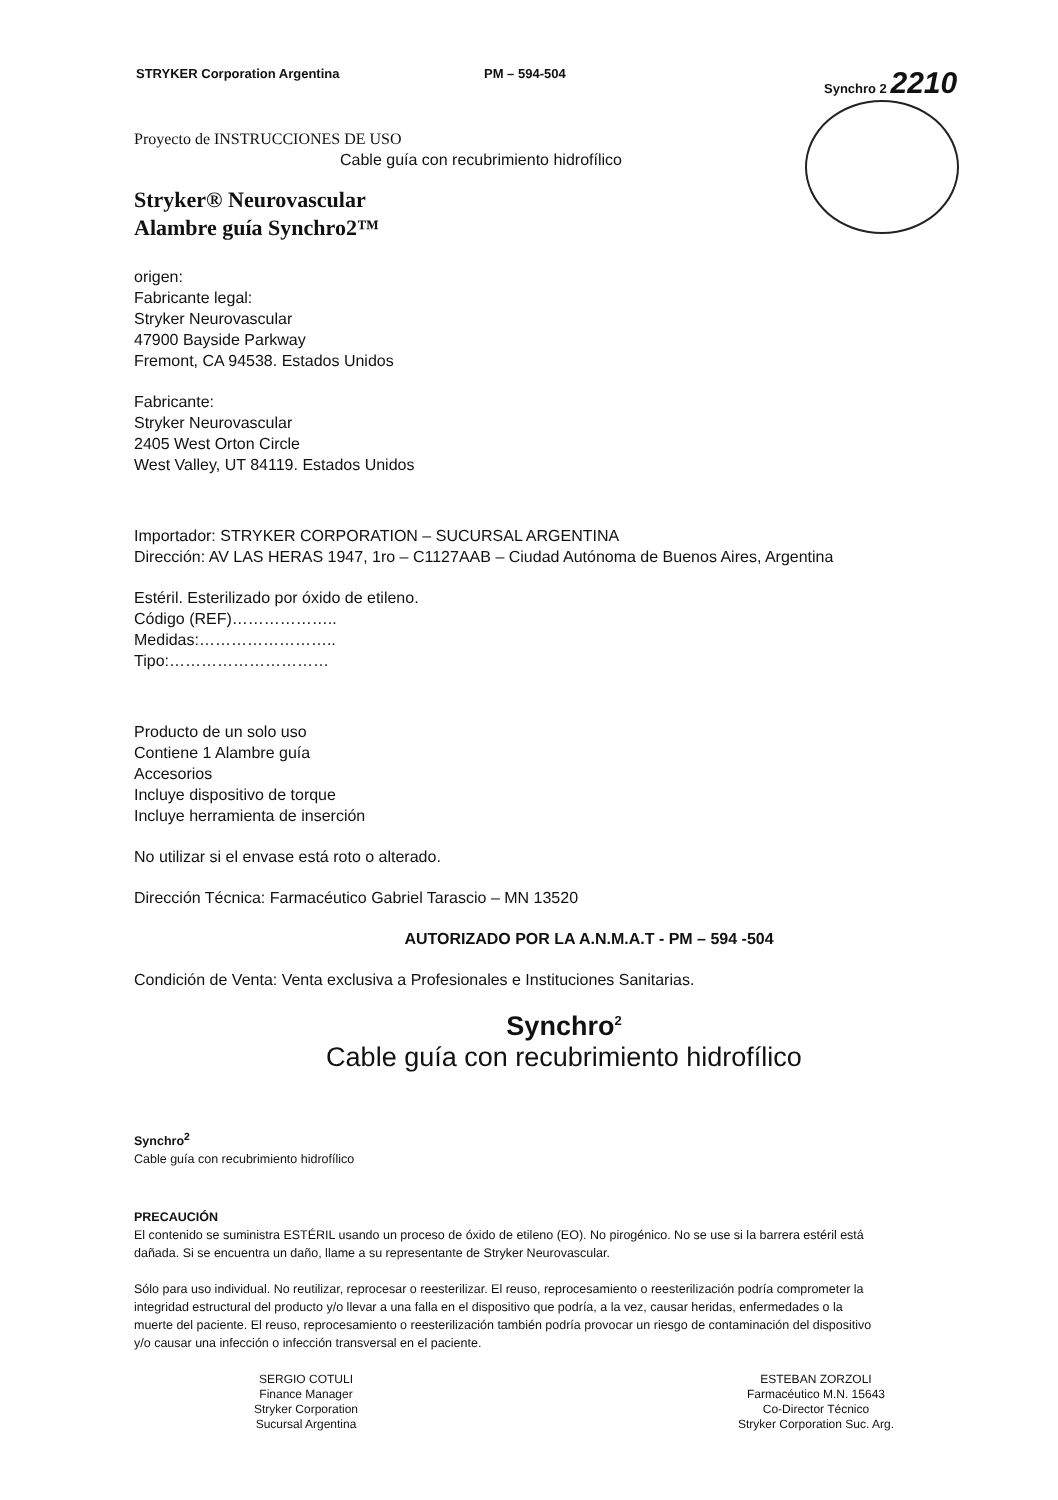STRYKER Corporation Argentina PM – 594-504 Synchro 2 2210
Proyecto de INSTRUCCIONES DE USO
Cable guía con recubrimiento hidrofílico
Stryker® Neurovascular
Alambre guía Synchro2™
origen:
Fabricante legal:
Stryker Neurovascular
47900 Bayside Parkway
Fremont, CA 94538. Estados Unidos
Fabricante:
Stryker Neurovascular
2405 West Orton Circle
West Valley, UT 84119. Estados Unidos
Importador: STRYKER CORPORATION – SUCURSAL ARGENTINA
Dirección: AV LAS HERAS 1947, 1ro – C1127AAB – Ciudad Autónoma de Buenos Aires, Argentina
Estéril. Esterilizado por óxido de etileno.
Código (REF)………………..
Medidas:……………………..
Tipo:…………………………
Producto de un solo uso
Contiene 1 Alambre guía
Accesorios
Incluye dispositivo de torque
Incluye herramienta de inserción
No utilizar si el envase está roto o alterado.
Dirección Técnica: Farmacéutico Gabriel Tarascio – MN 13520
AUTORIZADO POR LA A.N.M.A.T - PM – 594 -504
Condición de Venta: Venta exclusiva a Profesionales e Instituciones Sanitarias.
Synchro<sup>2</sup>
Cable guía con recubrimiento hidrofílico
Synchro<sup>2</sup>
Cable guía con recubrimiento hidrofílico
PRECAUCIÓN
El contenido se suministra ESTÉRIL usando un proceso de óxido de etileno (EO). No pirogénico. No se use si la barrera estéril está dañada. Si se encuentra un daño, llame a su representante de Stryker Neurovascular.
Sólo para uso individual. No reutilizar, reprocesar o reesterilizar. El reuso, reprocesamiento o reesterilización podría comprometer la integridad estructural del producto y/o llevar a una falla en el dispositivo que podría, a la vez, causar heridas, enfermedades o la muerte del paciente. El reuso, reprocesamiento o reesterilización también podría provocar un riesgo de contaminación del dispositivo y/o causar una infección o infección transversal en el paciente.
SERGIO COTULI
Finance Manager
Stryker Corporation
Sucursal Argentina
ESTEBAN ZORZOLI
Farmacéutico M.N. 15643
Co-Director Técnico
Stryker Corporation Suc. Arg.